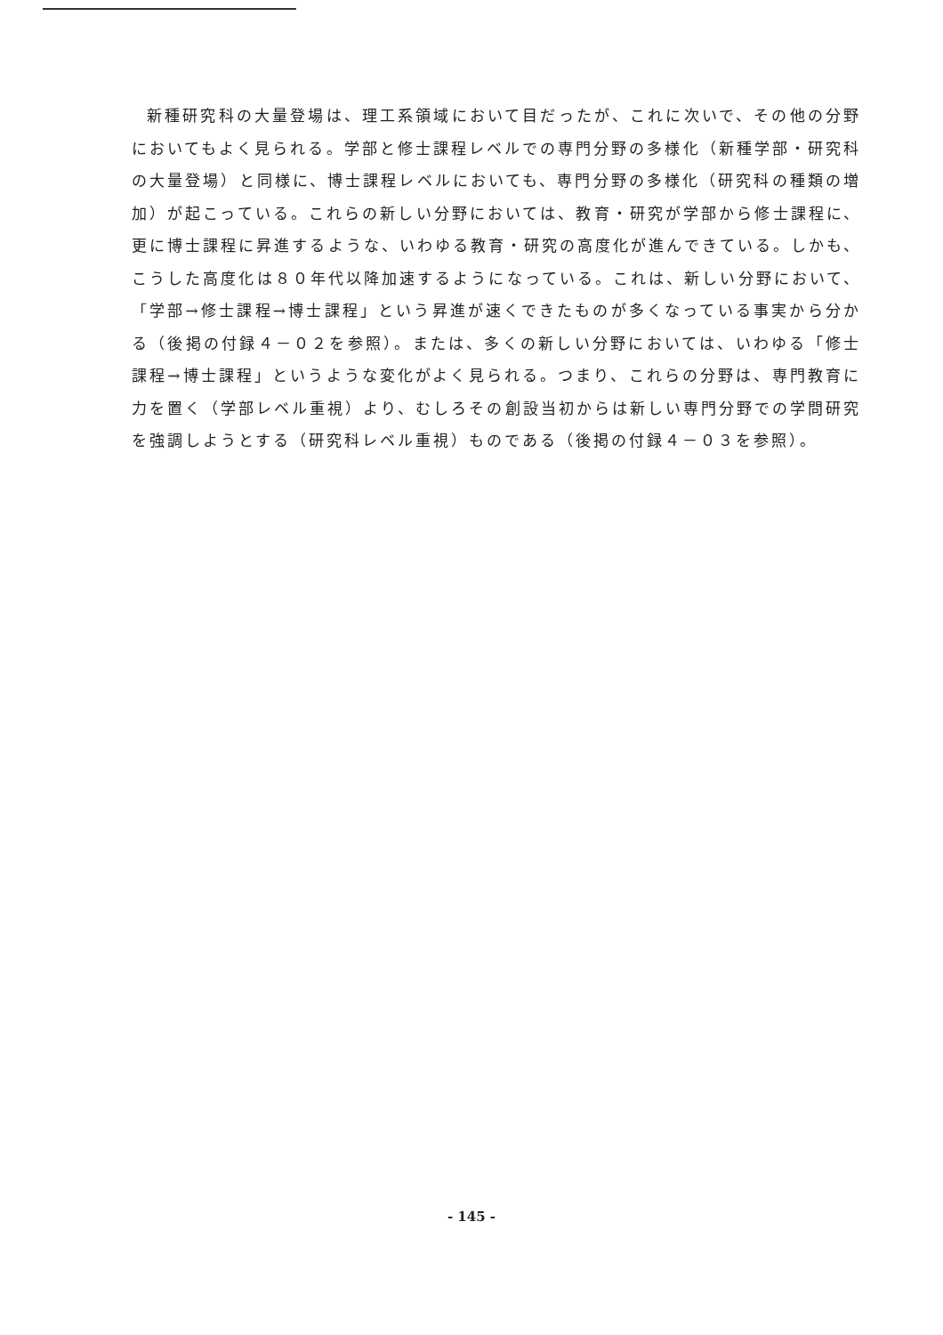新種研究科の大量登場は、理工系領域において目だったが、これに次いで、その他の分野においてもよく見られる。学部と修士課程レベルでの専門分野の多様化（新種学部・研究科の大量登場）と同様に、博士課程レベルにおいても、専門分野の多様化（研究科の種類の増加）が起こっている。これらの新しい分野においては、教育・研究が学部から修士課程に、更に博士課程に昇進するような、いわゆる教育・研究の高度化が進んできている。しかも、こうした高度化は８０年代以降加速するようになっている。これは、新しい分野において、「学部→修士課程→博士課程」という昇進が速くできたものが多くなっている事実から分かる（後掲の付録４－０２を参照）。または、多くの新しい分野においては、いわゆる「修士課程→博士課程」というような変化がよく見られる。つまり、これらの分野は、専門教育に力を置く（学部レベル重視）より、むしろその創設当初からは新しい専門分野での学問研究を強調しようとする（研究科レベル重視）ものである（後掲の付録４－０３を参照）。
- 145 -